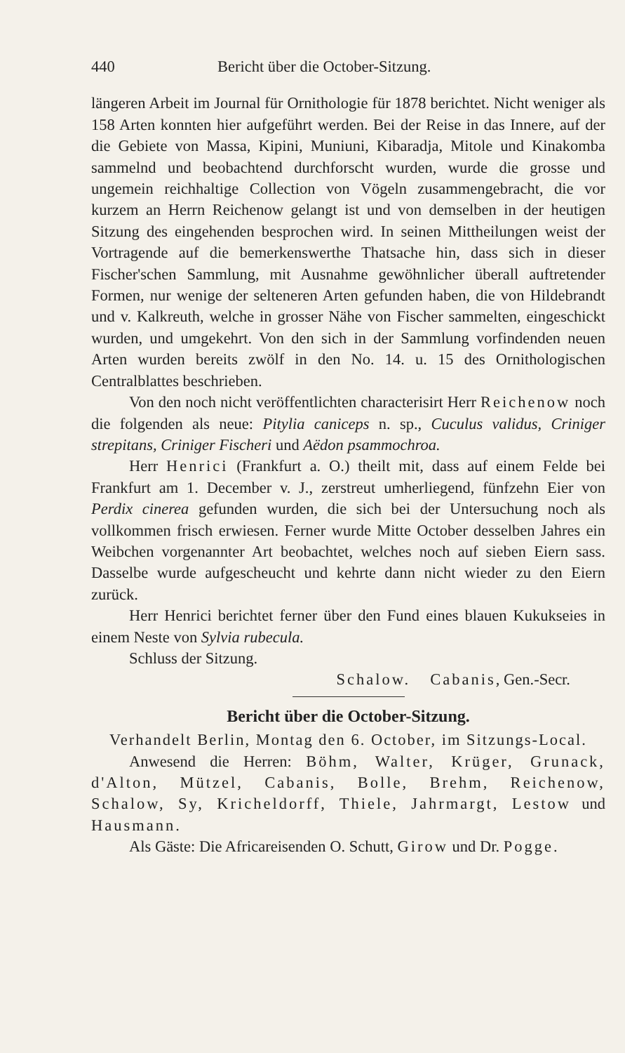440 Bericht über die October-Sitzung.
längeren Arbeit im Journal für Ornithologie für 1878 berichtet. Nicht weniger als 158 Arten konnten hier aufgeführt werden. Bei der Reise in das Innere, auf der die Gebiete von Massa, Kipini, Muniuni, Kibaradja, Mitole und Kinakomba sammelnd und beobachtend durchforscht wurden, wurde die grosse und ungemein reichhaltige Collection von Vögeln zusammengebracht, die vor kurzem an Herrn Reichenow gelangt ist und von demselben in der heutigen Sitzung des eingehenden besprochen wird. In seinen Mittheilungen weist der Vortragende auf die bemerkenswerthe Thatsache hin, dass sich in dieser Fischer'schen Sammlung, mit Ausnahme gewöhnlicher überall auftretender Formen, nur wenige der selteneren Arten gefunden haben, die von Hildebrandt und v. Kalkreuth, welche in grosser Nähe von Fischer sammelten, eingeschickt wurden, und umgekehrt. Von den sich in der Sammlung vorfindenden neuen Arten wurden bereits zwölf in den No. 14. u. 15 des Ornithologischen Centralblattes beschrieben.
Von den noch nicht veröffentlichten characterisirt Herr Reichenow noch die folgenden als neue: Pitylia caniceps n. sp., Cuculus validus, Criniger strepitans, Criniger Fischeri und Aëdon psammochroa.
Herr Henrici (Frankfurt a. O.) theilt mit, dass auf einem Felde bei Frankfurt am 1. December v. J., zerstreut umherliegend, fünfzehn Eier von Perdix cinerea gefunden wurden, die sich bei der Untersuchung noch als vollkommen frisch erwiesen. Ferner wurde Mitte October desselben Jahres ein Weibchen vorgenannter Art beobachtet, welches noch auf sieben Eiern sass. Dasselbe wurde aufgescheucht und kehrte dann nicht wieder zu den Eiern zurück.
Herr Henrici berichtet ferner über den Fund eines blauen Kukukseies in einem Neste von Sylvia rubecula.
Schluss der Sitzung.
Schalow. Cabanis, Gen.-Secr.
Bericht über die October-Sitzung.
Verhandelt Berlin, Montag den 6. October, im Sitzungs-Local.
Anwesend die Herren: Böhm, Walter, Krüger, Grunack, d'Alton, Mützel, Cabanis, Bolle, Brehm, Reichenow, Schalow, Sy, Kricheldorff, Thiele, Jahrmargt, Lestow und Hausmann.
Als Gäste: Die Africareisenden O. Schutt, Girow und Dr. Pogge.